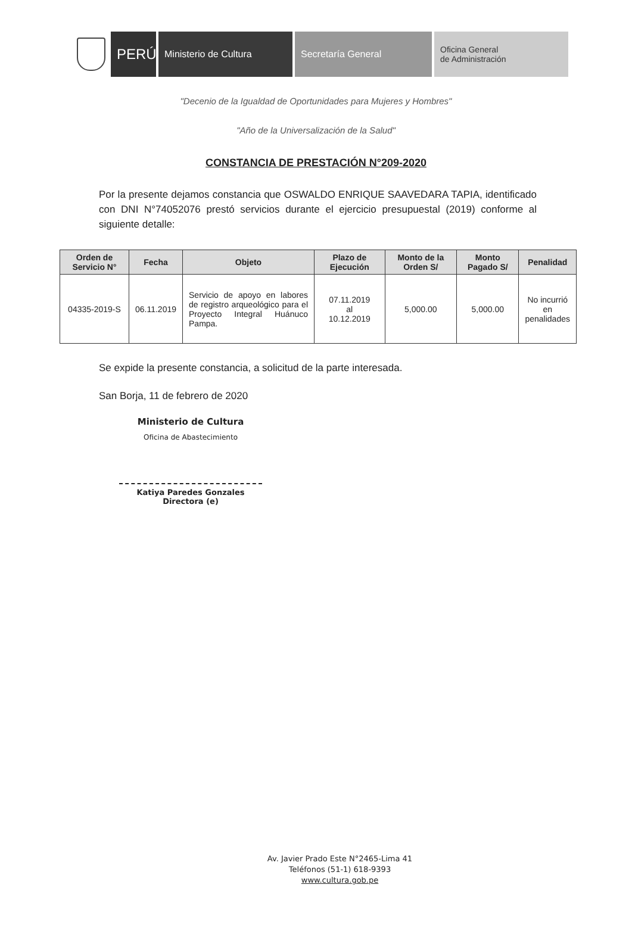PERÚ
Ministerio de Cultura Secretaría General
Oficina General
de Administración
"Decenio de la Igualdad de Oportunidades para Mujeres y Hombres"
"Año de la Universalización de la Salud"
CONSTANCIA DE PRESTACIÓN N°209-2020
Por la presente dejamos constancia que OSWALDO ENRIQUE SAAVEDARA TAPIA, identificado con DNI N°74052076 prestó servicios durante el ejercicio presupuestal (2019) conforme al siguiente detalle:
| Orden de Servicio N° | Fecha | Objeto | Plazo de Ejecución | Monto de la Orden S/ | Monto Pagado S/ | Penalidad |
| --- | --- | --- | --- | --- | --- | --- |
| 04335-2019-S | 06.11.2019 | Servicio de apoyo en labores de registro arqueológico para el Proyecto Integral Huánuco Pampa. | 07.11.2019 al 10.12.2019 | 5,000.00 | 5,000.00 | No incurrió en penalidades |
Se expide la presente constancia, a solicitud de la parte interesada.
San Borja, 11 de febrero de 2020
Ministerio de Cultura
Oficina de Abastecimiento
Katiya Paredes Gonzales
Directora (e)
Av. Javier Prado Este N°2465-Lima 41
Teléfonos (51-1) 618-9393
www.cultura.gob.pe